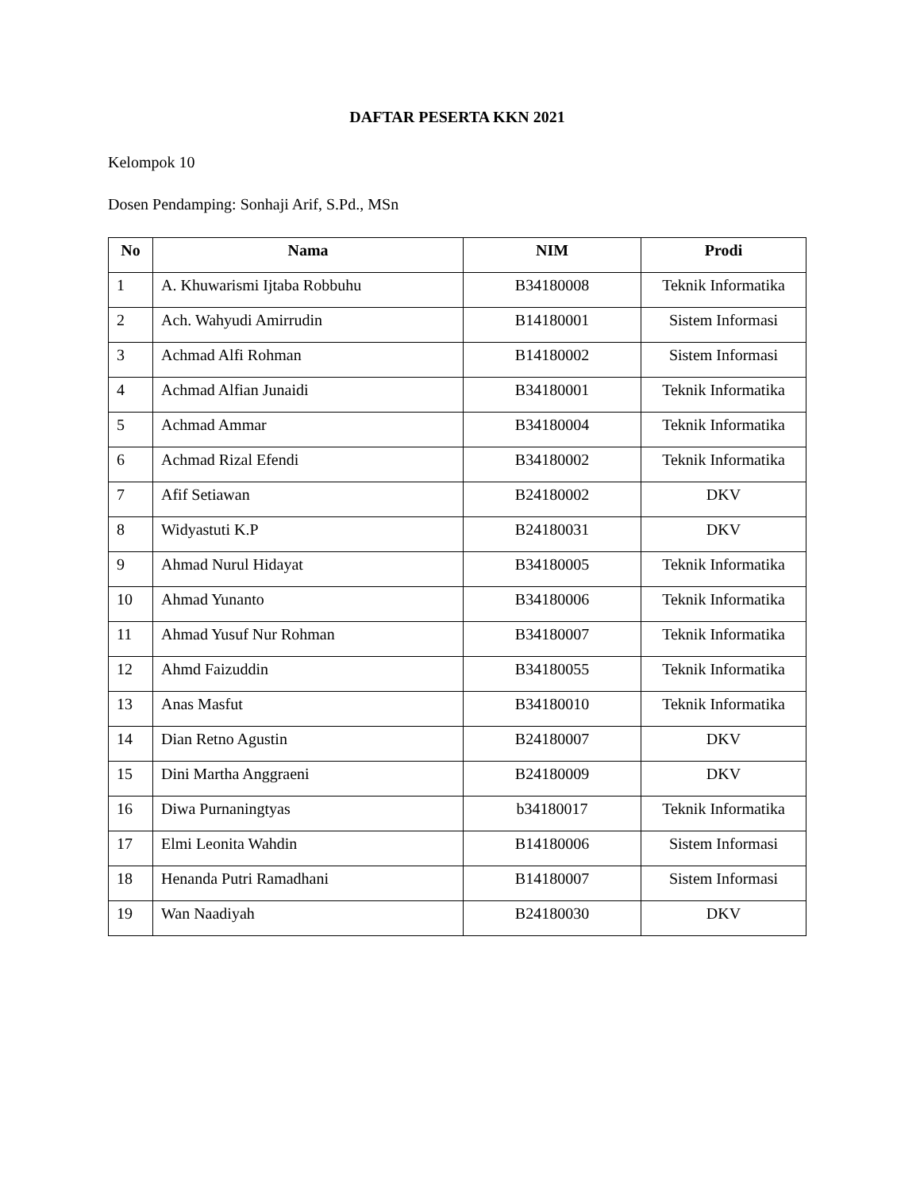DAFTAR PESERTA KKN 2021
Kelompok 10
Dosen Pendamping: Sonhaji Arif, S.Pd., MSn
| No | Nama | NIM | Prodi |
| --- | --- | --- | --- |
| 1 | A. Khuwarismi Ijtaba Robbuhu | B34180008 | Teknik Informatika |
| 2 | Ach. Wahyudi Amirrudin | B14180001 | Sistem Informasi |
| 3 | Achmad Alfi Rohman | B14180002 | Sistem Informasi |
| 4 | Achmad Alfian Junaidi | B34180001 | Teknik Informatika |
| 5 | Achmad Ammar | B34180004 | Teknik Informatika |
| 6 | Achmad Rizal Efendi | B34180002 | Teknik Informatika |
| 7 | Afif Setiawan | B24180002 | DKV |
| 8 | Widyastuti K.P | B24180031 | DKV |
| 9 | Ahmad Nurul Hidayat | B34180005 | Teknik Informatika |
| 10 | Ahmad Yunanto | B34180006 | Teknik Informatika |
| 11 | Ahmad Yusuf Nur Rohman | B34180007 | Teknik Informatika |
| 12 | Ahmd Faizuddin | B34180055 | Teknik Informatika |
| 13 | Anas Masfut | B34180010 | Teknik Informatika |
| 14 | Dian Retno Agustin | B24180007 | DKV |
| 15 | Dini Martha Anggraeni | B24180009 | DKV |
| 16 | Diwa Purnaningtyas | b34180017 | Teknik Informatika |
| 17 | Elmi Leonita Wahdin | B14180006 | Sistem Informasi |
| 18 | Henanda Putri Ramadhani | B14180007 | Sistem Informasi |
| 19 | Wan Naadiyah | B24180030 | DKV |